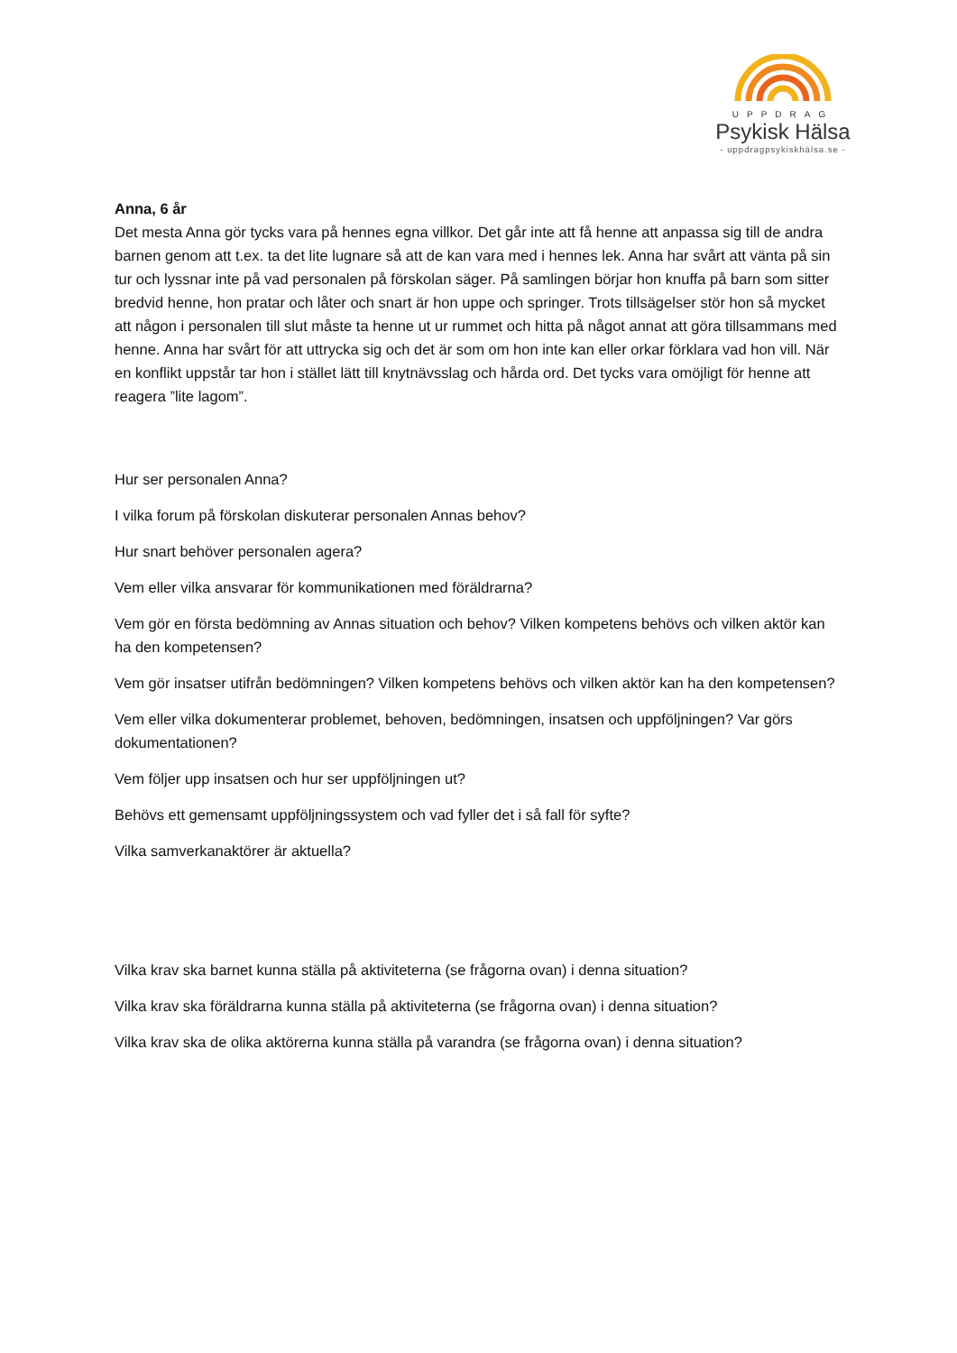UPPDRAG
Psykisk Hälsa
- uppdragpsykiskhälsa.se -
Anna, 6 år
Det mesta Anna gör tycks vara på hennes egna villkor. Det går inte att få henne att anpassa sig till de andra barnen genom att t.ex. ta det lite lugnare så att de kan vara med i hennes lek. Anna har svårt att vänta på sin tur och lyssnar inte på vad personalen på förskolan säger. På samlingen börjar hon knuffa på barn som sitter bredvid henne, hon pratar och låter och snart är hon uppe och springer. Trots tillsägelser stör hon så mycket att någon i personalen till slut måste ta henne ut ur rummet och hitta på något annat att göra tillsammans med henne. Anna har svårt för att uttrycka sig och det är som om hon inte kan eller orkar förklara vad hon vill. När en konflikt uppstår tar hon i stället lätt till knytnävsslag och hårda ord. Det tycks vara omöjligt för henne att reagera ”lite lagom”.
Hur ser personalen Anna?
I vilka forum på förskolan diskuterar personalen Annas behov?
Hur snart behöver personalen agera?
Vem eller vilka ansvarar för kommunikationen med föräldrarna?
Vem gör en första bedömning av Annas situation och behov? Vilken kompetens behövs och vilken aktör kan ha den kompetensen?
Vem gör insatser utifrån bedömningen? Vilken kompetens behövs och vilken aktör kan ha den kompetensen?
Vem eller vilka dokumenterar problemet, behoven, bedömningen, insatsen och uppföljningen? Var görs dokumentationen?
Vem följer upp insatsen och hur ser uppföljningen ut?
Behövs ett gemensamt uppföljningssystem och vad fyller det i så fall för syfte?
Vilka samverkanaktörer är aktuella?
Vilka krav ska barnet kunna ställa på aktiviteterna (se frågorna ovan) i denna situation?
Vilka krav ska föräldrarna kunna ställa på aktiviteterna (se frågorna ovan) i denna situation?
Vilka krav ska de olika aktörerna kunna ställa på varandra (se frågorna ovan) i denna situation?